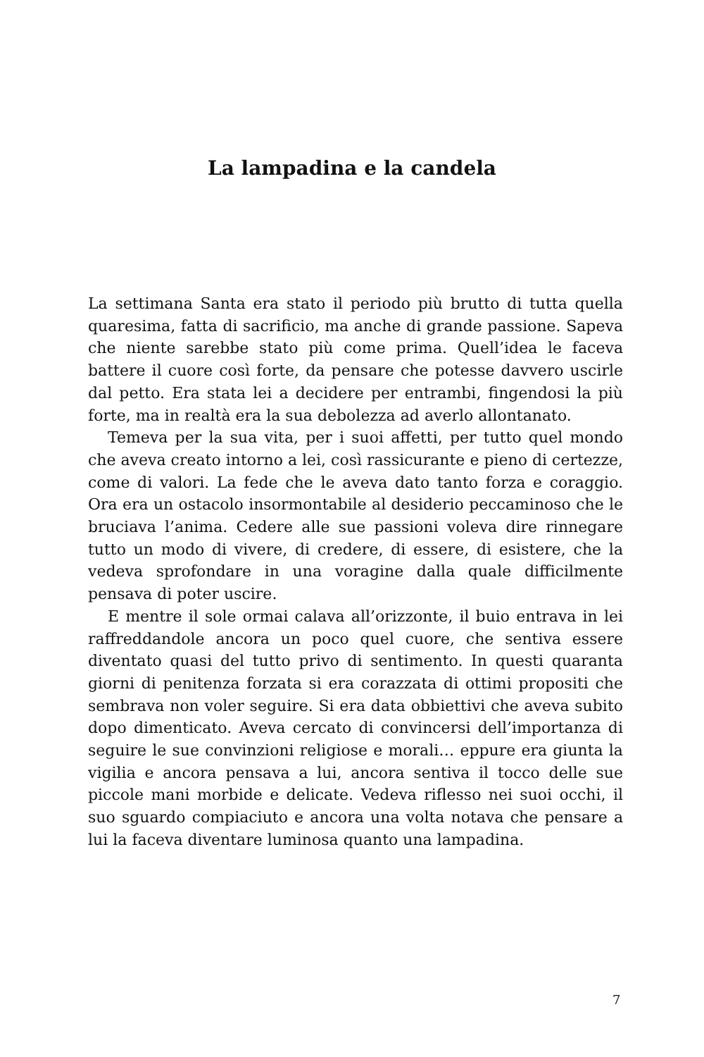La lampadina e la candela
La settimana Santa era stato il periodo più brutto di tutta quella quaresima, fatta di sacrificio, ma anche di grande passione. Sapeva che niente sarebbe stato più come prima. Quell’idea le faceva battere il cuore così forte, da pensare che potesse davvero uscirle dal petto. Era stata lei a decidere per entrambi, fingendosi la più forte, ma in realtà era la sua debolezza ad averlo allontanato.
Temeva per la sua vita, per i suoi affetti, per tutto quel mondo che aveva creato intorno a lei, così rassicurante e pieno di certezze, come di valori. La fede che le aveva dato tanto forza e coraggio. Ora era un ostacolo insormontabile al desiderio peccaminoso che le bruciava l’anima. Cedere alle sue passioni voleva dire rinnegare tutto un modo di vivere, di credere, di essere, di esistere, che la vedeva sprofondare in una voragine dalla quale difficilmente pensava di poter uscire.
E mentre il sole ormai calava all’orizzonte, il buio entrava in lei raffreddandole ancora un poco quel cuore, che sentiva essere diventato quasi del tutto privo di sentimento. In questi quaranta giorni di penitenza forzata si era corazzata di ottimi propositi che sembrava non voler seguire. Si era data obbiettivi che aveva subito dopo dimenticato. Aveva cercato di convincersi dell’importanza di seguire le sue convinzioni religiose e morali… eppure era giunta la vigilia e ancora pensava a lui, ancora sentiva il tocco delle sue piccole mani morbide e delicate. Vedeva riflesso nei suoi occhi, il suo sguardo compiaciuto e ancora una volta notava che pensare a lui la faceva diventare luminosa quanto una lampadina.
7